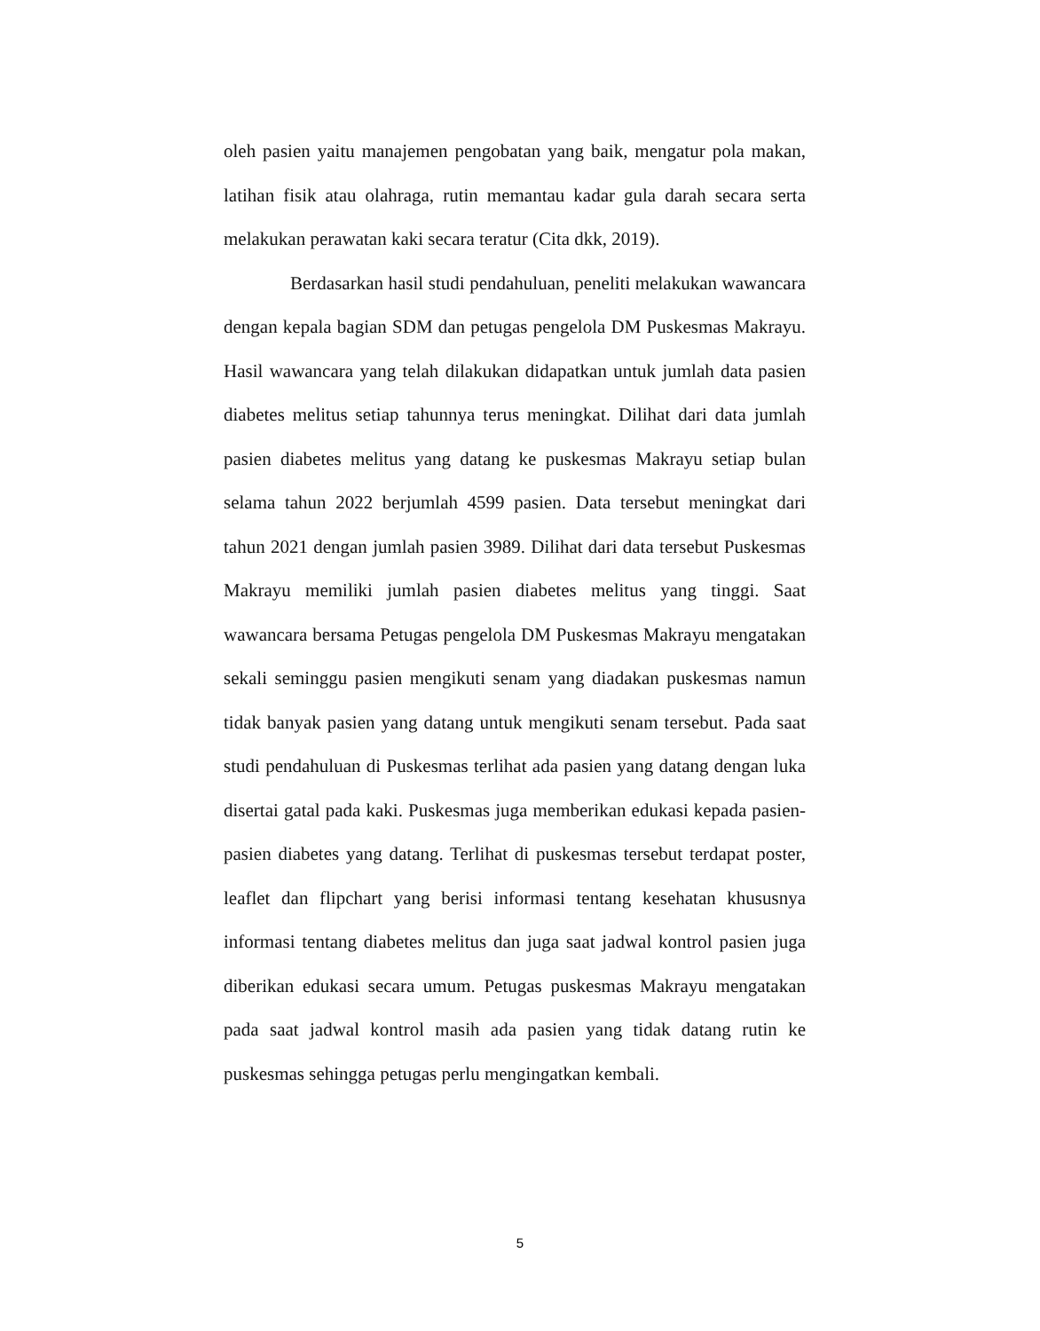oleh pasien yaitu manajemen pengobatan yang baik, mengatur pola makan, latihan fisik atau olahraga, rutin memantau kadar gula darah secara serta melakukan perawatan kaki secara teratur (Cita dkk, 2019).
Berdasarkan hasil studi pendahuluan, peneliti melakukan wawancara dengan kepala bagian SDM dan petugas pengelola DM Puskesmas Makrayu. Hasil wawancara yang telah dilakukan didapatkan untuk jumlah data pasien diabetes melitus setiap tahunnya terus meningkat. Dilihat dari data jumlah pasien diabetes melitus yang datang ke puskesmas Makrayu setiap bulan selama tahun 2022 berjumlah 4599 pasien. Data tersebut meningkat dari tahun 2021 dengan jumlah pasien 3989. Dilihat dari data tersebut Puskesmas Makrayu memiliki jumlah pasien diabetes melitus yang tinggi. Saat wawancara bersama Petugas pengelola DM Puskesmas Makrayu mengatakan sekali seminggu pasien mengikuti senam yang diadakan puskesmas namun tidak banyak pasien yang datang untuk mengikuti senam tersebut. Pada saat studi pendahuluan di Puskesmas terlihat ada pasien yang datang dengan luka disertai gatal pada kaki. Puskesmas juga memberikan edukasi kepada pasien-pasien diabetes yang datang. Terlihat di puskesmas tersebut terdapat poster, leaflet dan flipchart yang berisi informasi tentang kesehatan khususnya informasi tentang diabetes melitus dan juga saat jadwal kontrol pasien juga diberikan edukasi secara umum. Petugas puskesmas Makrayu mengatakan pada saat jadwal kontrol masih ada pasien yang tidak datang rutin ke puskesmas sehingga petugas perlu mengingatkan kembali.
5